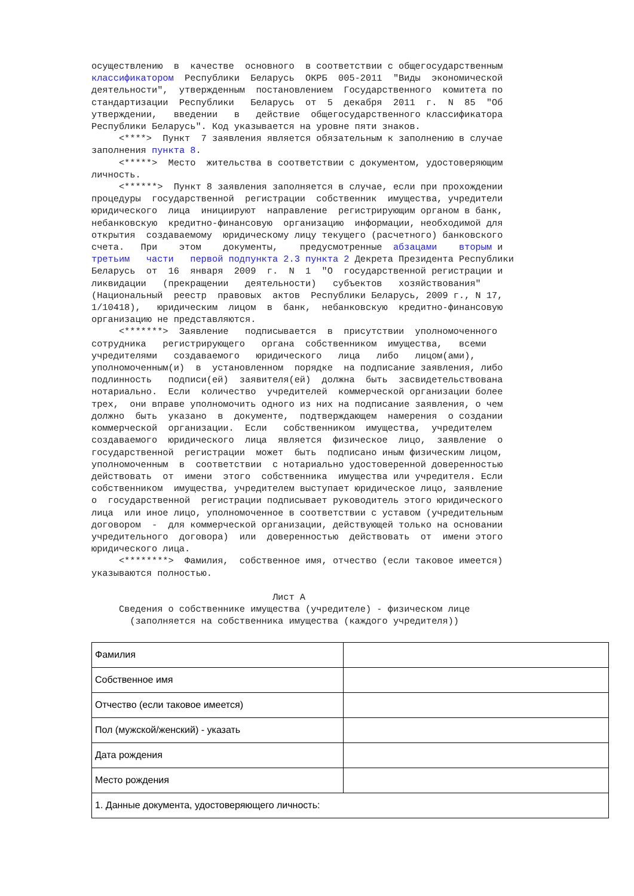осуществлению  в  качестве  основного  в соответствии с общегосударственным
классификатором  Республики  Беларусь  ОКРБ  005-2011  "Виды  экономической
деятельности",  утвержденным  постановлением  Государственного  комитета по
стандартизации  Республики   Беларусь  от  5  декабря  2011  г.  N  85  "Об
утверждении,   введении   в   действие  общегосударственного классификатора
Республики Беларусь". Код указывается на уровне пяти знаков.
     <****>  Пункт  7 заявления является обязательным к заполнению в случае
заполнения пункта 8.
     <*****>  Место  жительства в соответствии с документом, удостоверяющим
личность.
     <******>  Пункт 8 заявления заполняется в случае, если при прохождении
процедуры  государственной  регистрации  собственник  имущества, учредители
юридического  лица  инициируют  направление  регистрирующим органом в банк,
небанковскую  кредитно-финансовую  организацию  информации, необходимой для
открытия  создаваемому  юридическому лицу текущего (расчетного) банковского
счета.   При    этом    документы,    предусмотренные  абзацами    вторым и
третьим   части   первой подпункта 2.3 пункта 2 Декрета Президента Республики
Беларусь  от  16  января  2009  г.  N  1  "О  государственной регистрации и
ликвидации   (прекращении   деятельности)   субъектов   хозяйствования"
(Национальный  реестр  правовых  актов  Республики Беларусь, 2009 г., N 17,
1/10418),   юридическим  лицом  в  банк,  небанковскую  кредитно-финансовую
организацию не представляются.
     <*******>  Заявление   подписывается  в  присутствии  уполномоченного
сотрудника   регистрирующего   органа  собственником  имущества,   всеми
учредителями   создаваемого   юридического   лица   либо   лицом(ами),
уполномоченным(и)  в  установленном  порядке  на подписание заявления, либо
подлинность   подписи(ей)  заявителя(ей)  должна  быть  засвидетельствована
нотариально.  Если  количество  учредителей  коммерческой организации более
трех,  они вправе уполномочить одного из них на подписание заявления, о чем
должно  быть  указано  в  документе,  подтверждающем  намерения  о создании
коммерческой  организации.  Если   собственником  имущества,  учредителем
создаваемого  юридического  лица  является  физическое  лицо,  заявление  о
государственной  регистрации  может  быть  подписано иным физическим лицом,
уполномоченным  в  соответствии  с нотариально удостоверенной доверенностью
действовать  от  имени  этого  собственника  имущества или учредителя. Если
собственником  имущества, учредителем выступает юридическое лицо, заявление
о  государственной  регистрации подписывает руководитель этого юридического
лица  или иное лицо, уполномоченное в соответствии с уставом (учредительным
договором  -  для коммерческой организации, действующей только на основании
учредительного  договора)  или  доверенностью  действовать  от  имени этого
юридического лица.
     <********>  Фамилия,  собственное имя, отчество (если таковое имеется)
указываются полностью.

                                 Лист А
     Сведения о собственнике имущества (учредителе) - физическом лице
       (заполняется на собственника имущества (каждого учредителя))
| Фамилия | |
| Собственное имя | |
| Отчество (если таковое имеется) | |
| Пол (мужской/женский) - указать | |
| Дата рождения | |
| Место рождения | |
| 1. Данные документа, удостоверяющего личность: | |